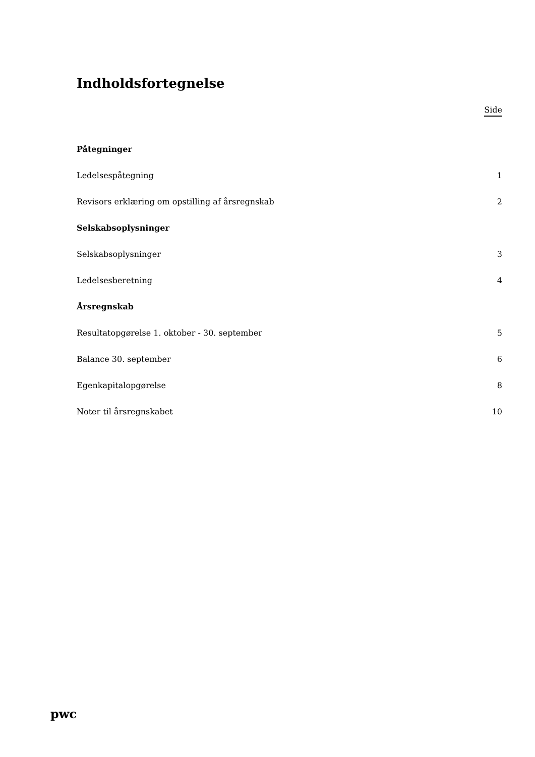Indholdsfortegnelse
Side
Påtegninger
Ledelsespåtegning 1
Revisors erklæring om opstilling af årsregnskab 2
Selskabsoplysninger
Selskabsoplysninger 3
Ledelsesberetning 4
Årsregnskab
Resultatopgørelse 1. oktober - 30. september 5
Balance 30. september 6
Egenkapitalopgørelse 8
Noter til årsregnskabet 10
pwc